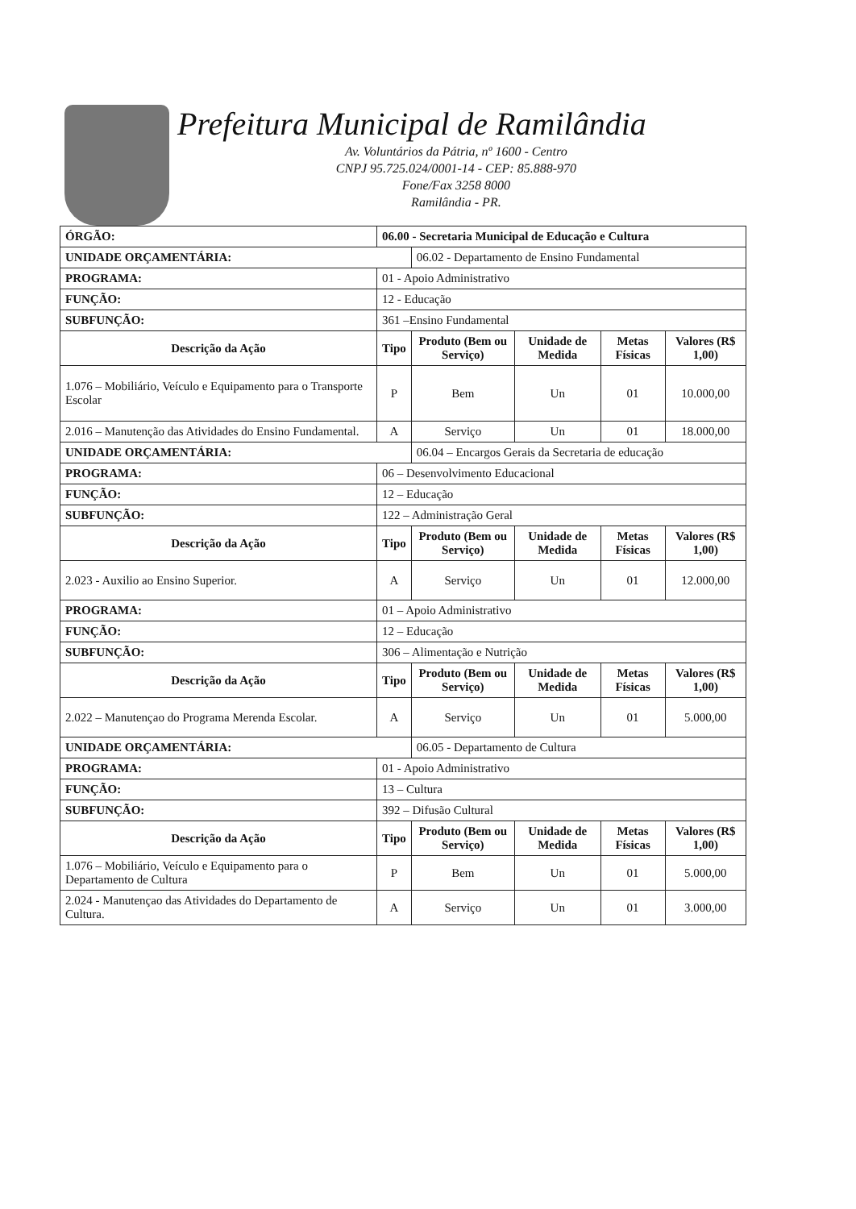Prefeitura Municipal de Ramilândia
Av. Voluntários da Pátria, nº 1600 - Centro
CNPJ 95.725.024/0001-14 - CEP: 85.888-970
Fone/Fax 3258 8000
Ramilândia - PR.
| ÓRGÃO: | 06.00 - Secretaria Municipal de Educação e Cultura | | | | |
| UNIDADE ORÇAMENTÁRIA: | | 06.02 - Departamento de Ensino Fundamental | | | |
| PROGRAMA: | 01 - Apoio Administrativo | | | | |
| FUNÇÃO: | 12 - Educação | | | | |
| SUBFUNÇÃO: | 361 –Ensino Fundamental | | | | |
| Descrição da Ação | Tipo | Produto (Bem ou Serviço) | Unidade de Medida | Metas Físicas | Valores (R$ 1,00) |
| 1.076 – Mobiliário, Veículo e Equipamento para o Transporte Escolar | P | Bem | Un | 01 | 10.000,00 |
| 2.016 – Manutenção das Atividades do Ensino Fundamental. | A | Serviço | Un | 01 | 18.000,00 |
| UNIDADE ORÇAMENTÁRIA: | | 06.04 – Encargos Gerais da Secretaria de educação | | | |
| PROGRAMA: | 06 – Desenvolvimento Educacional | | | | |
| FUNÇÃO: | 12 – Educação | | | | |
| SUBFUNÇÃO: | 122 – Administração Geral | | | | |
| Descrição da Ação | Tipo | Produto (Bem ou Serviço) | Unidade de Medida | Metas Físicas | Valores (R$ 1,00) |
| 2.023 - Auxilio ao Ensino Superior. | A | Serviço | Un | 01 | 12.000,00 |
| PROGRAMA: | 01 – Apoio Administrativo | | | | |
| FUNÇÃO: | 12 – Educação | | | | |
| SUBFUNÇÃO: | 306 – Alimentação e Nutrição | | | | |
| Descrição da Ação | Tipo | Produto (Bem ou Serviço) | Unidade de Medida | Metas Físicas | Valores (R$ 1,00) |
| 2.022 – Manutençao do Programa Merenda Escolar. | A | Serviço | Un | 01 | 5.000,00 |
| UNIDADE ORÇAMENTÁRIA: | | 06.05 - Departamento de Cultura | | | |
| PROGRAMA: | 01 - Apoio Administrativo | | | | |
| FUNÇÃO: | 13 – Cultura | | | | |
| SUBFUNÇÃO: | 392 – Difusão Cultural | | | | |
| Descrição da Ação | Tipo | Produto (Bem ou Serviço) | Unidade de Medida | Metas Físicas | Valores (R$ 1,00) |
| 1.076 – Mobiliário, Veículo e Equipamento para o Departamento de Cultura | P | Bem | Un | 01 | 5.000,00 |
| 2.024 - Manutençao das Atividades do Departamento de Cultura. | A | Serviço | Un | 01 | 3.000,00 |